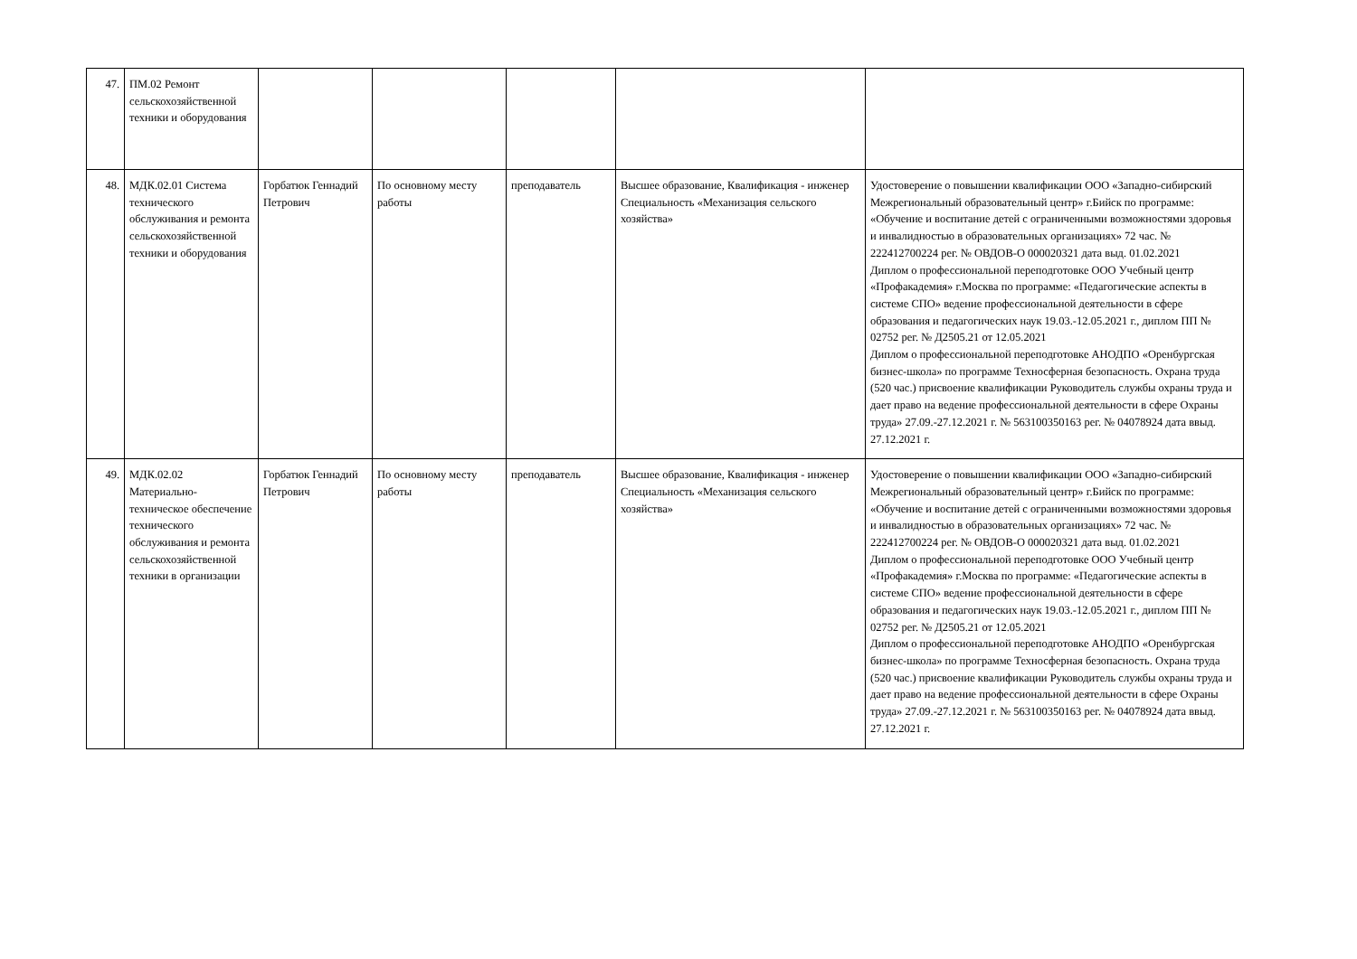| 47. | ПМ.02 Ремонт сельскохозяйственной техники и оборудования | | | | | |
| 48. | МДК.02.01 Система технического обслуживания и ремонта сельскохозяйственной техники и оборудования | Горбатюк Геннадий Петрович | По основному месту работы | преподаватель | Высшее образование, Квалификация - инженер Специальность «Механизация сельского хозяйства» | Удостоверение о повышении квалификации ООО «Западно-сибирский Межрегиональный образовательный центр» г.Бийск по программе: «Обучение и воспитание детей с ограниченными возможностями здоровья и инвалидностью в образовательных организациях» 72 час. № 222412700224 рег. № ОВДОВ-О 000020321 дата выд. 01.02.2021 Диплом о профессиональной переподготовке ООО Учебный центр «Профакадемия» г.Москва по программе: «Педагогические аспекты в системе СПО» ведение профессиональной деятельности в сфере образования и педагогических наук 19.03.-12.05.2021 г., диплом ПП № 02752 рег. № Д2505.21 от 12.05.2021 Диплом о профессиональной переподготовке АНОДПО «Оренбургская бизнес-школа» по программе Техносферная безопасность. Охрана труда (520 час.) присвоение квалификации Руководитель службы охраны труда и дает право на ведение профессиональной деятельности в сфере Охраны труда» 27.09.-27.12.2021 г. № 563100350163 рег. № 04078924 дата ввыд. 27.12.2021 г. |
| 49. | МДК.02.02 Материально-техническое обеспечение технического обслуживания и ремонта сельскохозяйственной техники в организации | Горбатюк Геннадий Петрович | По основному месту работы | преподаватель | Высшее образование, Квалификация - инженер Специальность «Механизация сельского хозяйства» | Удостоверение о повышении квалификации ООО «Западно-сибирский Межрегиональный образовательный центр» г.Бийск по программе: «Обучение и воспитание детей с ограниченными возможностями здоровья и инвалидностью в образовательных организациях» 72 час. № 222412700224 рег. № ОВДОВ-О 000020321 дата выд. 01.02.2021 Диплом о профессиональной переподготовке ООО Учебный центр «Профакадемия» г.Москва по программе: «Педагогические аспекты в системе СПО» ведение профессиональной деятельности в сфере образования и педагогических наук 19.03.-12.05.2021 г., диплом ПП № 02752 рег. № Д2505.21 от 12.05.2021 Диплом о профессиональной переподготовке АНОДПО «Оренбургская бизнес-школа» по программе Техносферная безопасность. Охрана труда (520 час.) присвоение квалификации Руководитель службы охраны труда и дает право на ведение профессиональной деятельности в сфере Охраны труда» 27.09.-27.12.2021 г. № 563100350163 рег. № 04078924 дата ввыд. 27.12.2021 г. |